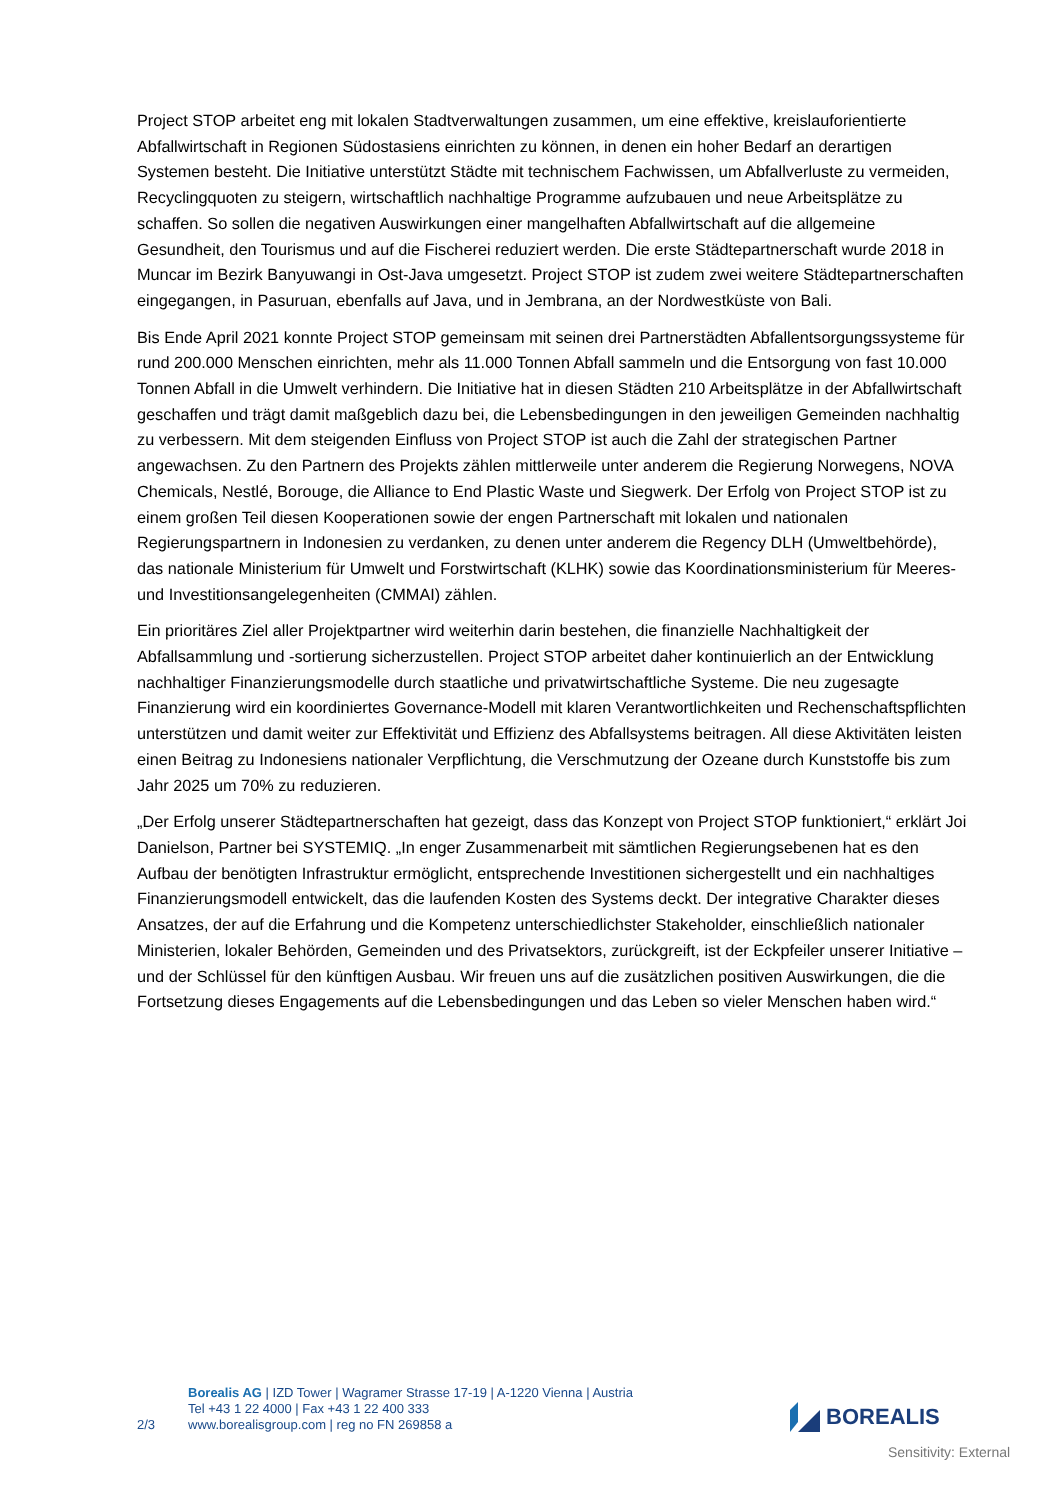Project STOP arbeitet eng mit lokalen Stadtverwaltungen zusammen, um eine effektive, kreislauforientierte Abfallwirtschaft in Regionen Südostasiens einrichten zu können, in denen ein hoher Bedarf an derartigen Systemen besteht. Die Initiative unterstützt Städte mit technischem Fachwissen, um Abfallverluste zu vermeiden, Recyclingquoten zu steigern, wirtschaftlich nachhaltige Programme aufzubauen und neue Arbeitsplätze zu schaffen. So sollen die negativen Auswirkungen einer mangelhaften Abfallwirtschaft auf die allgemeine Gesundheit, den Tourismus und auf die Fischerei reduziert werden. Die erste Städtepartnerschaft wurde 2018 in Muncar im Bezirk Banyuwangi in Ost-Java umgesetzt. Project STOP ist zudem zwei weitere Städtepartnerschaften eingegangen, in Pasuruan, ebenfalls auf Java, und in Jembrana, an der Nordwestküste von Bali.
Bis Ende April 2021 konnte Project STOP gemeinsam mit seinen drei Partnerstädten Abfallentsorgungssysteme für rund 200.000 Menschen einrichten, mehr als 11.000 Tonnen Abfall sammeln und die Entsorgung von fast 10.000 Tonnen Abfall in die Umwelt verhindern. Die Initiative hat in diesen Städten 210 Arbeitsplätze in der Abfallwirtschaft geschaffen und trägt damit maßgeblich dazu bei, die Lebensbedingungen in den jeweiligen Gemeinden nachhaltig zu verbessern. Mit dem steigenden Einfluss von Project STOP ist auch die Zahl der strategischen Partner angewachsen. Zu den Partnern des Projekts zählen mittlerweile unter anderem die Regierung Norwegens, NOVA Chemicals, Nestlé, Borouge, die Alliance to End Plastic Waste und Siegwerk. Der Erfolg von Project STOP ist zu einem großen Teil diesen Kooperationen sowie der engen Partnerschaft mit lokalen und nationalen Regierungspartnern in Indonesien zu verdanken, zu denen unter anderem die Regency DLH (Umweltbehörde), das nationale Ministerium für Umwelt und Forstwirtschaft (KLHK) sowie das Koordinationsministerium für Meeres- und Investitionsangelegenheiten (CMMAI) zählen.
Ein prioritäres Ziel aller Projektpartner wird weiterhin darin bestehen, die finanzielle Nachhaltigkeit der Abfallsammlung und -sortierung sicherzustellen. Project STOP arbeitet daher kontinuierlich an der Entwicklung nachhaltiger Finanzierungsmodelle durch staatliche und privatwirtschaftliche Systeme. Die neu zugesagte Finanzierung wird ein koordiniertes Governance-Modell mit klaren Verantwortlichkeiten und Rechenschaftspflichten unterstützen und damit weiter zur Effektivität und Effizienz des Abfallsystems beitragen. All diese Aktivitäten leisten einen Beitrag zu Indonesiens nationaler Verpflichtung, die Verschmutzung der Ozeane durch Kunststoffe bis zum Jahr 2025 um 70% zu reduzieren.
„Der Erfolg unserer Städtepartnerschaften hat gezeigt, dass das Konzept von Project STOP funktioniert,“ erklärt Joi Danielson, Partner bei SYSTEMIQ. „In enger Zusammenarbeit mit sämtlichen Regierungsebenen hat es den Aufbau der benötigten Infrastruktur ermöglicht, entsprechende Investitionen sichergestellt und ein nachhaltiges Finanzierungsmodell entwickelt, das die laufenden Kosten des Systems deckt. Der integrative Charakter dieses Ansatzes, der auf die Erfahrung und die Kompetenz unterschiedlichster Stakeholder, einschließlich nationaler Ministerien, lokaler Behörden, Gemeinden und des Privatsektors, zurückgreift, ist der Eckpfeiler unserer Initiative – und der Schlüssel für den künftigen Ausbau. Wir freuen uns auf die zusätzlichen positiven Auswirkungen, die die Fortsetzung dieses Engagements auf die Lebensbedingungen und das Leben so vieler Menschen haben wird.“
2/3
Borealis AG | IZD Tower | Wagramer Strasse 17-19 | A-1220 Vienna | Austria
Tel +43 1 22 4000 | Fax +43 1 22 400 333
www.borealisgroup.com | reg no FN 269858 a
BOREALIS
Sensitivity: External